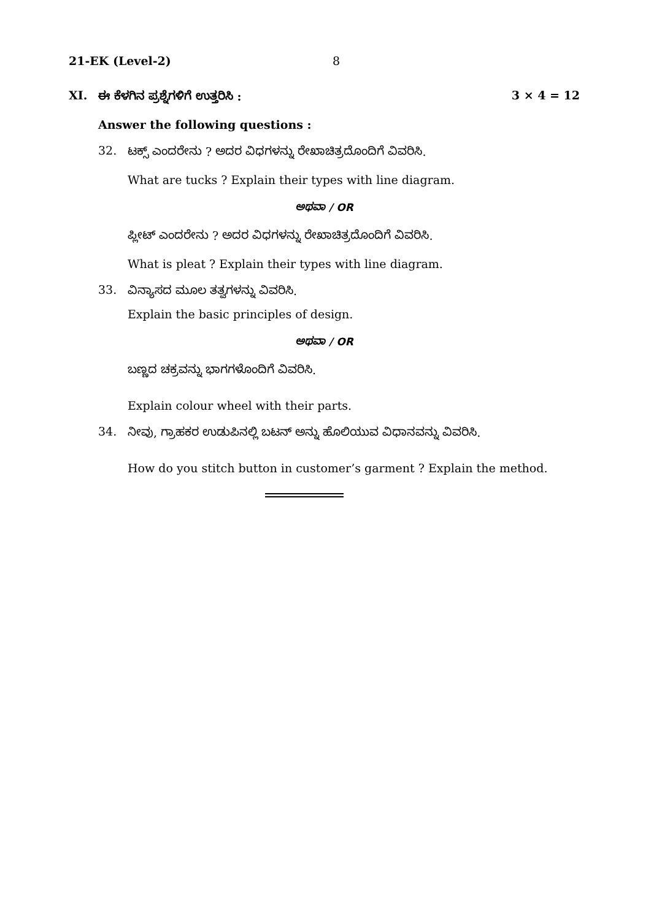21-EK (Level-2) 8
XI. ಈ ಕೆಳಗಿನ ಪ್ರಶ್ನೆಗಳಿಗೆ ಉತ್ತರಿಸಿ : 3 × 4 = 12
Answer the following questions :
32. ಟಕ್ಸ್ ಎಂದರೇನು ? ಅದರ ವಿಧಗಳನ್ನು ರೇಖಾಚಿತ್ರದೊಂದಿಗೆ ವಿವರಿಸಿ.
What are tucks ? Explain their types with line diagram.
ಅಥವಾ / OR
ಪ್ಲೀಟ್ ಎಂದರೇನು ? ಅದರ ವಿಧಗಳನ್ನು ರೇಖಾಚಿತ್ರದೊಂದಿಗೆ ವಿವರಿಸಿ.
What is pleat ? Explain their types with line diagram.
33. ವಿನ್ಯಾಸದ ಮೂಲ ತತ್ವಗಳನ್ನು ವಿವರಿಸಿ.
Explain the basic principles of design.
ಅಥವಾ / OR
ಬಣ್ಣದ ಚಕ್ರವನ್ನು ಭಾಗಗಳೊಂದಿಗೆ ವಿವರಿಸಿ.
Explain colour wheel with their parts.
34. ನೀವು, ಗ್ರಾಹಕರ ಉಡುಪಿನಲ್ಲಿ ಬಟನ್ ಅನ್ನು ಹೊಲಿಯುವ ವಿಧಾನವನ್ನು ವಿವರಿಸಿ.
How do you stitch button in customer’s garment ? Explain the method.